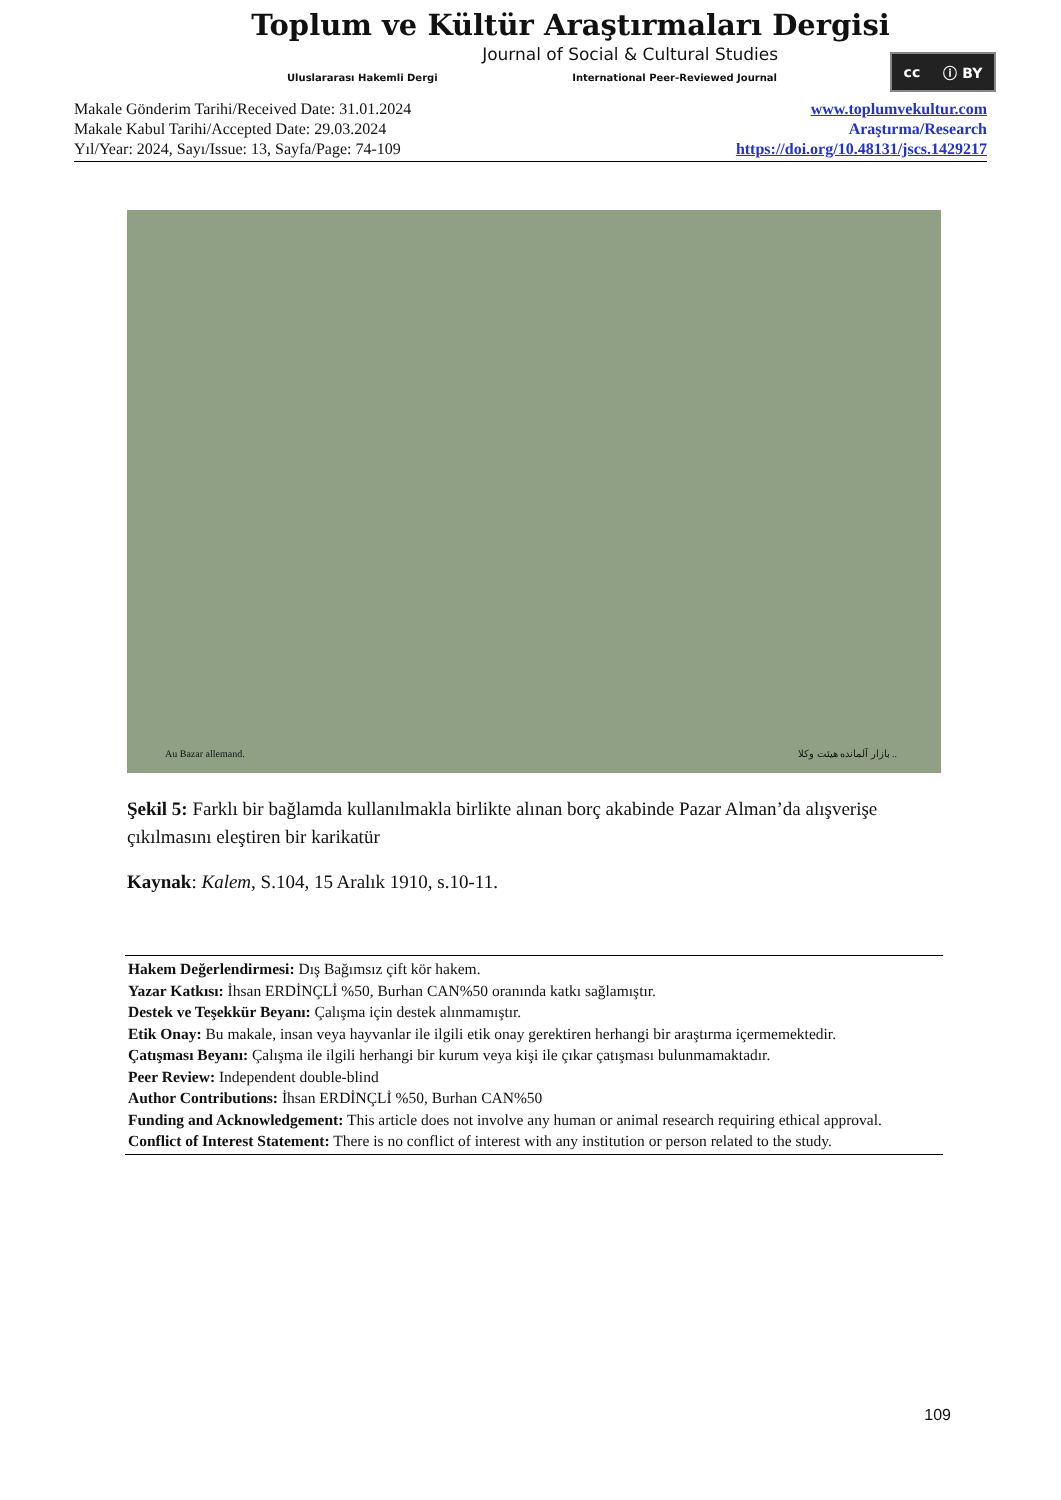Toplum ve Kültür Araştırmaları Dergisi
Journal of Social & Cultural Studies
Uluslararası Hakemli Dergi International Peer-Reviewed Journal
cc ⓘ BY
Makale Gönderim Tarihi/Received Date: 31.01.2024
Makale Kabul Tarihi/Accepted Date: 29.03.2024
Yıl/Year: 2024, Sayı/Issue: 13, Sayfa/Page: 74-109
www.toplumvekultur.com
Araştırma/Research
https://doi.org/10.48131/jscs.1429217
Au Bazar allemand. بازار آلمانده هیئت وکلا ..
Şekil 5: Farklı bir bağlamda kullanılmakla birlikte alınan borç akabinde Pazar Alman’da alışverişe çıkılmasını eleştiren bir karikatür
Kaynak: Kalem, S.104, 15 Aralık 1910, s.10-11.
Hakem Değerlendirmesi: Dış Bağımsız çift kör hakem.
Yazar Katkısı: İhsan ERDİNÇLİ %50, Burhan CAN%50 oranında katkı sağlamıştır.
Destek ve Teşekkür Beyanı: Çalışma için destek alınmamıştır.
Etik Onay: Bu makale, insan veya hayvanlar ile ilgili etik onay gerektiren herhangi bir araştırma içermemektedir.
Çatışması Beyanı: Çalışma ile ilgili herhangi bir kurum veya kişi ile çıkar çatışması bulunmamaktadır.
Peer Review: Independent double-blind
Author Contributions: İhsan ERDİNÇLİ %50, Burhan CAN%50
Funding and Acknowledgement: This article does not involve any human or animal research requiring ethical approval.
Conflict of Interest Statement: There is no conflict of interest with any institution or person related to the study.
109